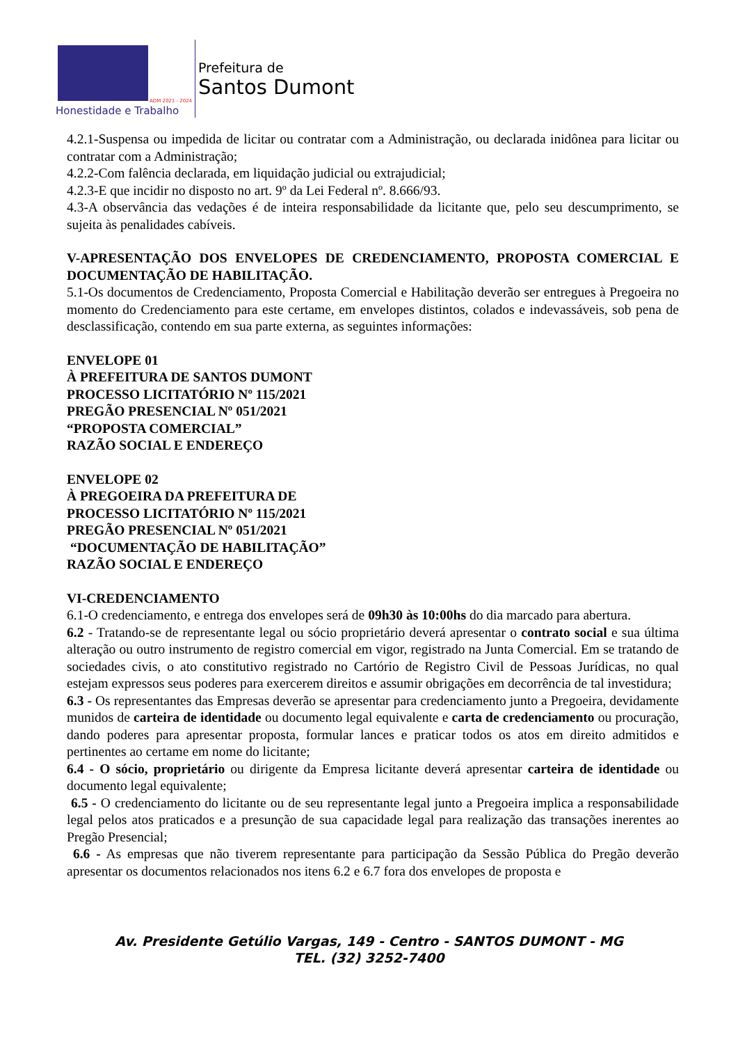ADM 2021 - 2024
Honestidade e Trabalho
Prefeitura de
Santos Dumont
4.2.1-Suspensa ou impedida de licitar ou contratar com a Administração, ou declarada inidônea para licitar ou contratar com a Administração;
4.2.2-Com falência declarada, em liquidação judicial ou extrajudicial;
4.2.3-E que incidir no disposto no art. 9º da Lei Federal nº. 8.666/93.
4.3-A observância das vedações é de inteira responsabilidade da licitante que, pelo seu descumprimento, se sujeita às penalidades cabíveis.
V-APRESENTAÇÃO DOS ENVELOPES DE CREDENCIAMENTO, PROPOSTA COMERCIAL E DOCUMENTAÇÃO DE HABILITAÇÃO.
5.1-Os documentos de Credenciamento, Proposta Comercial e Habilitação deverão ser entregues à Pregoeira no momento do Credenciamento para este certame, em envelopes distintos, colados e indevassáveis, sob pena de desclassificação, contendo em sua parte externa, as seguintes informações:
ENVELOPE 01
À PREFEITURA DE SANTOS DUMONT
PROCESSO LICITATÓRIO Nº 115/2021
PREGÃO PRESENCIAL Nº 051/2021
“PROPOSTA COMERCIAL”
RAZÃO SOCIAL E ENDEREÇO
ENVELOPE 02
À PREGOEIRA DA PREFEITURA DE
PROCESSO LICITATÓRIO Nº 115/2021
PREGÃO PRESENCIAL Nº 051/2021
“DOCUMENTAÇÃO DE HABILITAÇÃO”
RAZÃO SOCIAL E ENDEREÇO
VI-CREDENCIAMENTO
6.1-O credenciamento, e entrega dos envelopes será de 09h30 às 10:00hs do dia marcado para abertura.
6.2 - Tratando-se de representante legal ou sócio proprietário deverá apresentar o contrato social e sua última alteração ou outro instrumento de registro comercial em vigor, registrado na Junta Comercial. Em se tratando de sociedades civis, o ato constitutivo registrado no Cartório de Registro Civil de Pessoas Jurídicas, no qual estejam expressos seus poderes para exercerem direitos e assumir obrigações em decorrência de tal investidura;
6.3 - Os representantes das Empresas deverão se apresentar para credenciamento junto a Pregoeira, devidamente munidos de carteira de identidade ou documento legal equivalente e carta de credenciamento ou procuração, dando poderes para apresentar proposta, formular lances e praticar todos os atos em direito admitidos e pertinentes ao certame em nome do licitante;
6.4 - O sócio, proprietário ou dirigente da Empresa licitante deverá apresentar carteira de identidade ou documento legal equivalente;
6.5 - O credenciamento do licitante ou de seu representante legal junto a Pregoeira implica a responsabilidade legal pelos atos praticados e a presunção de sua capacidade legal para realização das transações inerentes ao Pregão Presencial;
6.6 - As empresas que não tiverem representante para participação da Sessão Pública do Pregão deverão apresentar os documentos relacionados nos itens 6.2 e 6.7 fora dos envelopes de proposta e
Av. Presidente Getúlio Vargas, 149 - Centro - SANTOS DUMONT - MG
TEL. (32) 3252-7400